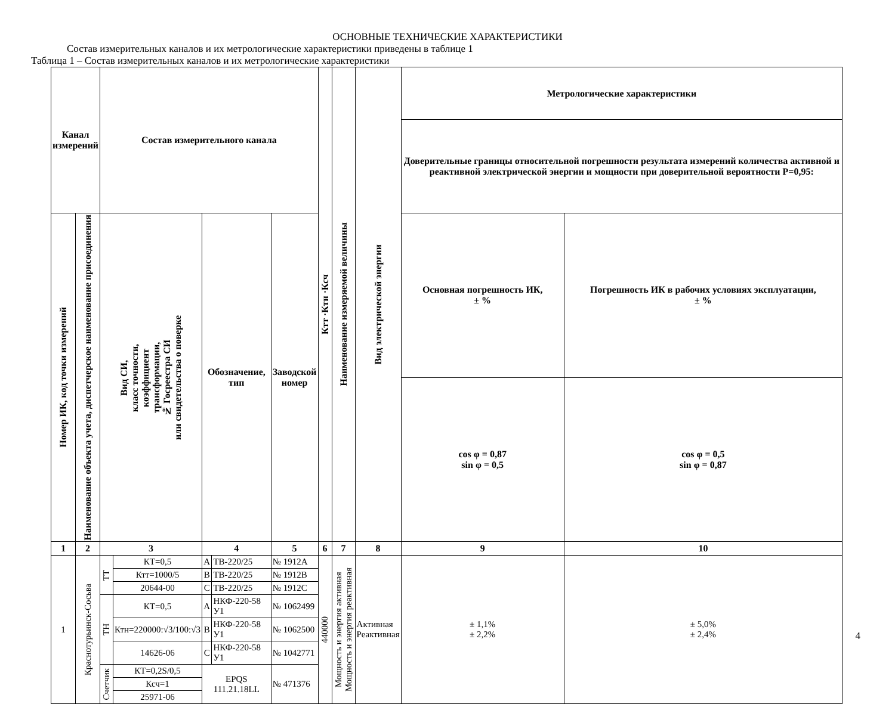ОСНОВНЫЕ ТЕХНИЧЕСКИЕ ХАРАКТЕРИСТИКИ
Состав измерительных каналов и их метрологические характеристики приведены в таблице 1
Таблица 1 – Состав измерительных каналов и их метрологические характеристики
| Канал измерений | | Состав измерительного канала | | | | | Ктт ·Ктн ·Ксч | Наименование измеряемой величины | Вид электрической энергии | Метрологические характеристики | |
| --- | --- | --- | --- | --- | --- | --- | --- | --- | --- | --- | --- |
| | | | | | | | | | | Доверительные границы относительной погрешности результата измерений количества активной и реактивной электрической энергии и мощности при доверительной вероятности Р=0,95: | |
| Номер ИК, код точки измерений | Наименование объекта учета, диспетчерское наименование присоединения | Вид СИ, класс точности, коэффициент трансформации, № Госреестра СИ или свидетельства о поверке | | Обозначение, тип | | Заводской номер | | | | Основная погрешность ИК, ± % | Погрешность ИК в рабочих условиях эксплуатации, ± % |
| | | | | | | | | | | cos φ = 0,87 sin φ = 0,5 | cos φ = 0,5 sin φ = 0,87 |
| 1 | 2 | 3 | | 4 | | 5 | 6 | 7 | 8 | 9 | 10 |
| 1 | Краснотурьинск-Сосьва | ТТ | КТ=0,5 | А | ТВ-220/25 | № 1912А | 440000 | Мощность и энергия активная Мощность и энергия реактивная | Активная Реактивная | ± 1,1% ± 2,2% | ± 5,0% ± 2,4% |
| | | | Ктт=1000/5 | В | ТВ-220/25 | № 1912В | | | | | |
| | | | 20644-00 | С | ТВ-220/25 | № 1912С | | | | | |
| | | ТН | КТ=0,5 | А | НКФ-220-58 У1 | № 1062499 | | | | | |
| | | | Ктн=220000:√3/100:√3 | В | НКФ-220-58 У1 | № 1062500 | | | | | |
| | | | 14626-06 | С | НКФ-220-58 У1 | № 1042771 | | | | | |
| | | Счетчик | КТ=0,2S/0,5 | EPQS 111.21.18LL | | № 471376 | | | | | |
| | | | Ксч=1 | | | | | | | | |
| | | | 25971-06 | | | | | | | | |
4